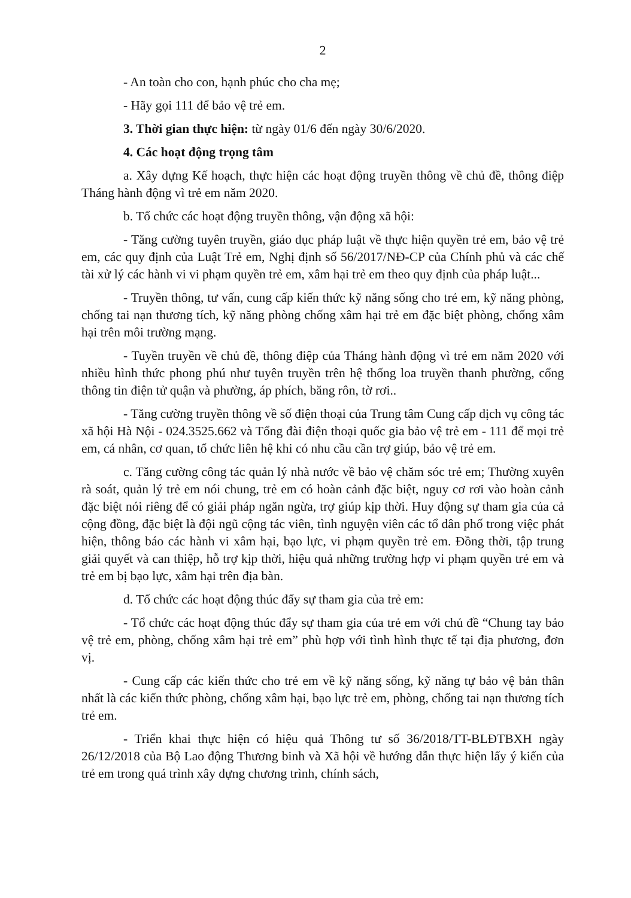2
- An toàn cho con, hạnh phúc cho cha mẹ;
- Hãy gọi 111 để bảo vệ trẻ em.
3. Thời gian thực hiện: từ ngày 01/6 đến ngày 30/6/2020.
4. Các hoạt động trọng tâm
a. Xây dựng Kế hoạch, thực hiện các hoạt động truyền thông về chủ đề, thông điệp Tháng hành động vì trẻ em năm 2020.
b. Tổ chức các hoạt động truyền thông, vận động xã hội:
- Tăng cường tuyên truyền, giáo dục pháp luật về thực hiện quyền trẻ em, bảo vệ trẻ em, các quy định của Luật Trẻ em, Nghị định số 56/2017/NĐ-CP của Chính phủ và các chế tài xử lý các hành vi vi phạm quyền trẻ em, xâm hại trẻ em theo quy định của pháp luật...
- Truyền thông, tư vấn, cung cấp kiến thức kỹ năng sống cho trẻ em, kỹ năng phòng, chống tai nạn thương tích, kỹ năng phòng chống xâm hại trẻ em đặc biệt phòng, chống xâm hại trên môi trường mạng.
- Tuyền truyền về chủ đề, thông điệp của Tháng hành động vì trẻ em năm 2020 với nhiều hình thức phong phú như tuyên truyền trên hệ thống loa truyền thanh phường, cổng thông tin điện tử quận và phường, áp phích, băng rôn, tờ rơi..
- Tăng cường truyền thông về số điện thoại của Trung tâm Cung cấp dịch vụ công tác xã hội Hà Nội - 024.3525.662 và Tổng đài điện thoại quốc gia bảo vệ trẻ em - 111 để mọi trẻ em, cá nhân, cơ quan, tổ chức liên hệ khi có nhu cầu cần trợ giúp, bảo vệ trẻ em.
c. Tăng cường công tác quản lý nhà nước về bảo vệ chăm sóc trẻ em; Thường xuyên rà soát, quản lý trẻ em nói chung, trẻ em có hoàn cảnh đặc biệt, nguy cơ rơi vào hoàn cảnh đặc biệt nói riêng để có giải pháp ngăn ngừa, trợ giúp kịp thời. Huy động sự tham gia của cả cộng đồng, đặc biệt là đội ngũ cộng tác viên, tình nguyện viên các tổ dân phố trong việc phát hiện, thông báo các hành vi xâm hại, bạo lực, vi phạm quyền trẻ em. Đồng thời, tập trung giải quyết và can thiệp, hỗ trợ kịp thời, hiệu quả những trường hợp vi phạm quyền trẻ em và trẻ em bị bạo lực, xâm hại trên địa bàn.
d. Tổ chức các hoạt động thúc đẩy sự tham gia của trẻ em:
- Tổ chức các hoạt động thúc đẩy sự tham gia của trẻ em với chủ đề “Chung tay bảo vệ trẻ em, phòng, chống xâm hại trẻ em” phù hợp với tình hình thực tế tại địa phương, đơn vị.
- Cung cấp các kiến thức cho trẻ em về kỹ năng sống, kỹ năng tự bảo vệ bản thân nhất là các kiến thức phòng, chống xâm hại, bạo lực trẻ em, phòng, chống tai nạn thương tích trẻ em.
- Triển khai thực hiện có hiệu quả Thông tư số 36/2018/TT-BLĐTBXH ngày 26/12/2018 của Bộ Lao động Thương binh và Xã hội về hướng dẫn thực hiện lấy ý kiến của trẻ em trong quá trình xây dựng chương trình, chính sách,